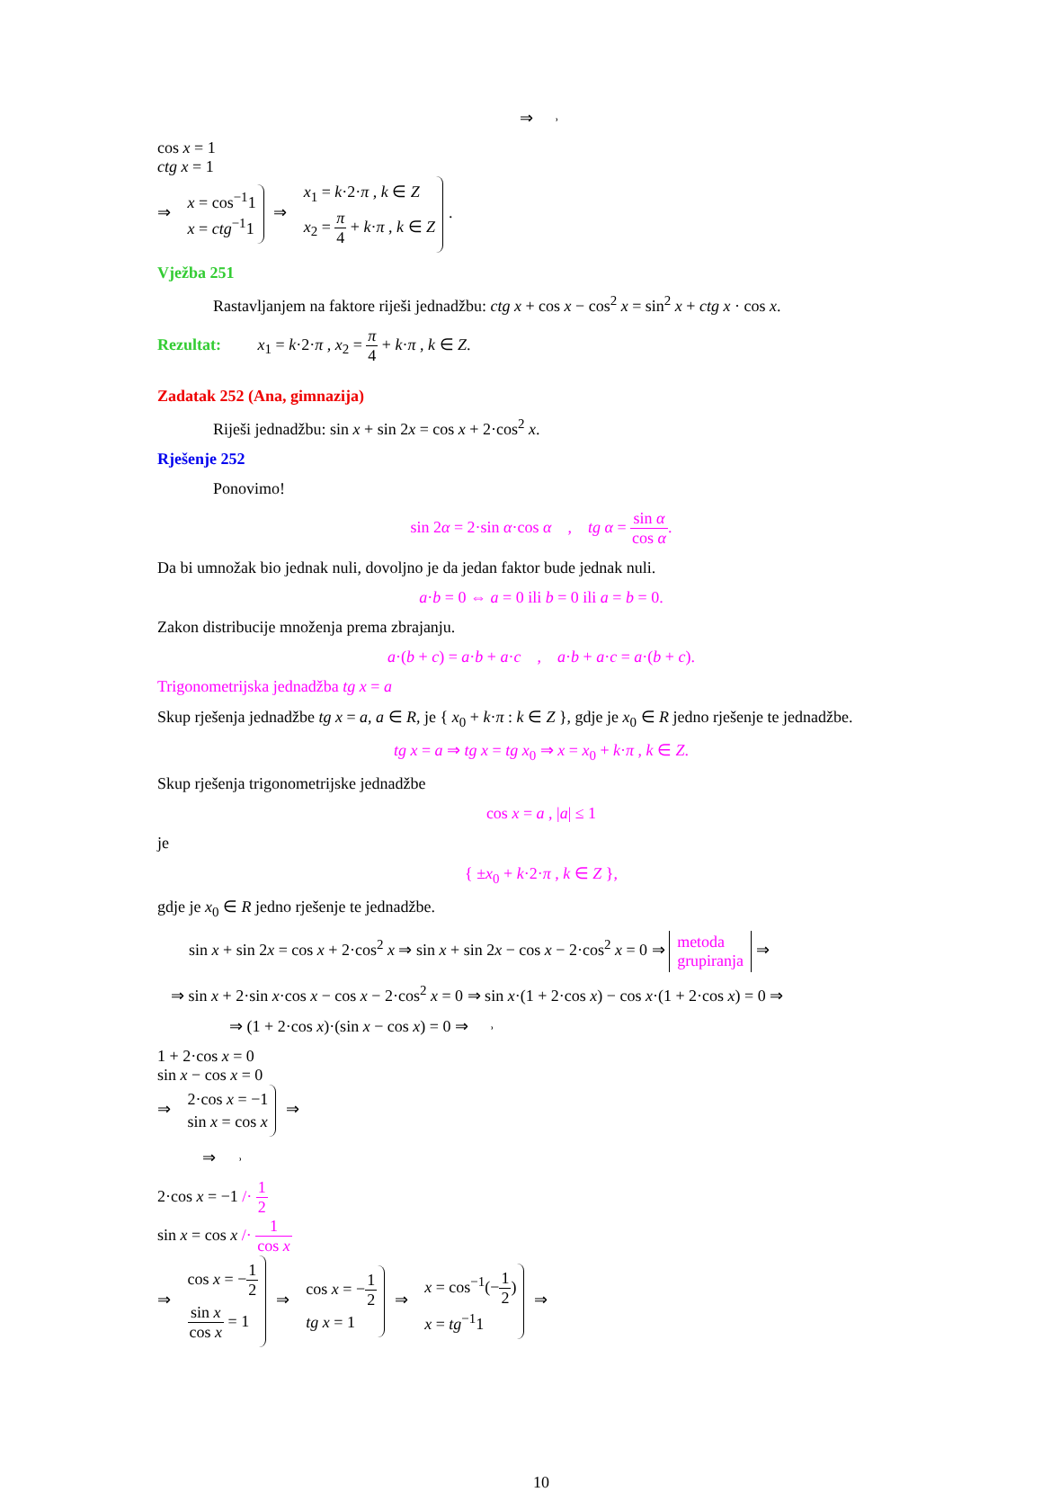⇒
cos x = 1
ctg x = 1
⇒
x = cos<sup>−1</sup>1
x = ctg<sup>−1</sup>1
⇒
x<sub>1</sub> = k·2·π , k ∈ Z
x<sub>2</sub> = π 4 + k·π , k ∈ Z
.
Vježba 251
Rastavljanjem na faktore riješi jednadžbu: ctg x + cos x − cos<sup>2</sup> x = sin<sup>2</sup> x + ctg x · cos x.
Rezultat: x<sub>1</sub> = k·2·π , x<sub>2</sub> = π 4 + k·π , k ∈ Z.
Zadatak 252 (Ana, gimnazija)
Riješi jednadžbu: sin x + sin 2x = cos x + 2·cos<sup>2</sup> x.
Rješenje 252
Ponovimo!
sin 2α = 2·sin α·cos α , tg α = sin α cos α.
Da bi umnožak bio jednak nuli, dovoljno je da jedan faktor bude jednak nuli.
a·b = 0 ⇔ a = 0 ili b = 0 ili a = b = 0.
Zakon distribucije množenja prema zbrajanju.
a·(b + c) = a·b + a·c , a·b + a·c = a·(b + c).
Trigonometrijska jednadžba tg x = a
Skup rješenja jednadžbe tg x = a, a ∈ R, je { x<sub>0</sub> + k·π : k ∈ Z }, gdje je x<sub>0</sub> ∈ R jedno rješenje te jednadžbe.
tg x = a ⇒ tg x = tg x<sub>0</sub> ⇒ x = x<sub>0</sub> + k·π , k ∈ Z.
Skup rješenja trigonometrijske jednadžbe
cos x = a , |a| ≤ 1
je
{ ±x<sub>0</sub> + k·2·π , k ∈ Z },
gdje je x<sub>0</sub> ∈ R jedno rješenje te jednadžbe.
sin x + sin 2x = cos x + 2·cos<sup>2</sup> x ⇒ sin x + sin 2x − cos x − 2·cos<sup>2</sup> x = 0 ⇒ metoda
grupiranja ⇒
⇒ sin x + 2·sin x·cos x − cos x − 2·cos<sup>2</sup> x = 0 ⇒ sin x·(1 + 2·cos x) − cos x·(1 + 2·cos x) = 0 ⇒
⇒ (1 + 2·cos x)·(sin x − cos x) = 0 ⇒
1 + 2·cos x = 0
sin x − cos x = 0
⇒
2·cos x = −1
sin x = cos x
⇒
⇒
2·cos x = −1 /· 1 2
sin x = cos x /· 1 cos x
⇒
cos x = −1 2
sin x cos x = 1
⇒
cos x = −1 2
tg x = 1
⇒
x = cos<sup>−1</sup>(−1 2)
x = tg<sup>−1</sup>1
⇒
10